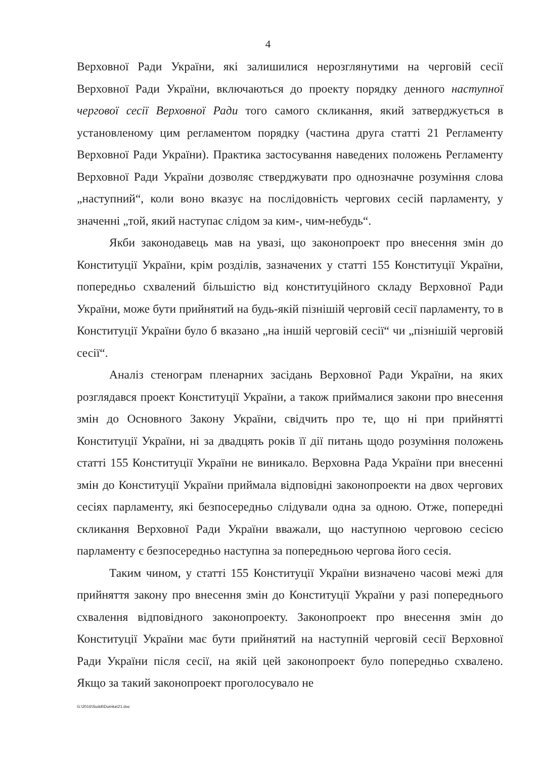4
Верховної Ради України, які залишилися нерозглянутими на черговій сесії Верховної Ради України, включаються до проекту порядку денного наступної чергової сесії Верховної Ради того самого скликання, який затверджується в установленому цим регламентом порядку (частина друга статті 21 Регламенту Верховної Ради України). Практика застосування наведених положень Регламенту Верховної Ради України дозволяє стверджувати про однозначне розуміння слова „наступний“, коли воно вказує на послідовність чергових сесій парламенту, у значенні „той, який наступає слідом за ким-, чим-небудь“.
Якби законодавець мав на увазі, що законопроект про внесення змін до Конституції України, крім розділів, зазначених у статті 155 Конституції України, попередньо схвалений більшістю від конституційного складу Верховної Ради України, може бути прийнятий на будь-якій пізнішій черговій сесії парламенту, то в Конституції України було б вказано „на іншій черговій сесії“ чи „пізнішій черговій сесії“.
Аналіз стенограм пленарних засідань Верховної Ради України, на яких розглядався проект Конституції України, а також приймалися закони про внесення змін до Основного Закону України, свідчить про те, що ні при прийнятті Конституції України, ні за двадцять років її дії питань щодо розуміння положень статті 155 Конституції України не виникало. Верховна Рада України при внесенні змін до Конституції України приймала відповідні законопроекти на двох чергових сесіях парламенту, які безпосередньо слідували одна за одною. Отже, попередні скликання Верховної Ради України вважали, що наступною черговою сесією парламенту є безпосередньо наступна за попередньою чергова його сесія.
Таким чином, у статті 155 Конституції України визначено часові межі для прийняття закону про внесення змін до Конституції України у разі попереднього схвалення відповідного законопроекту. Законопроект про внесення змін до Конституції України має бути прийнятий на наступній черговій сесії Верховної Ради України після сесії, на якій цей законопроект було попередньо схвалено. Якщо за такий законопроект проголосувало не
G:\2016\Suddi\Dumka\21.doc